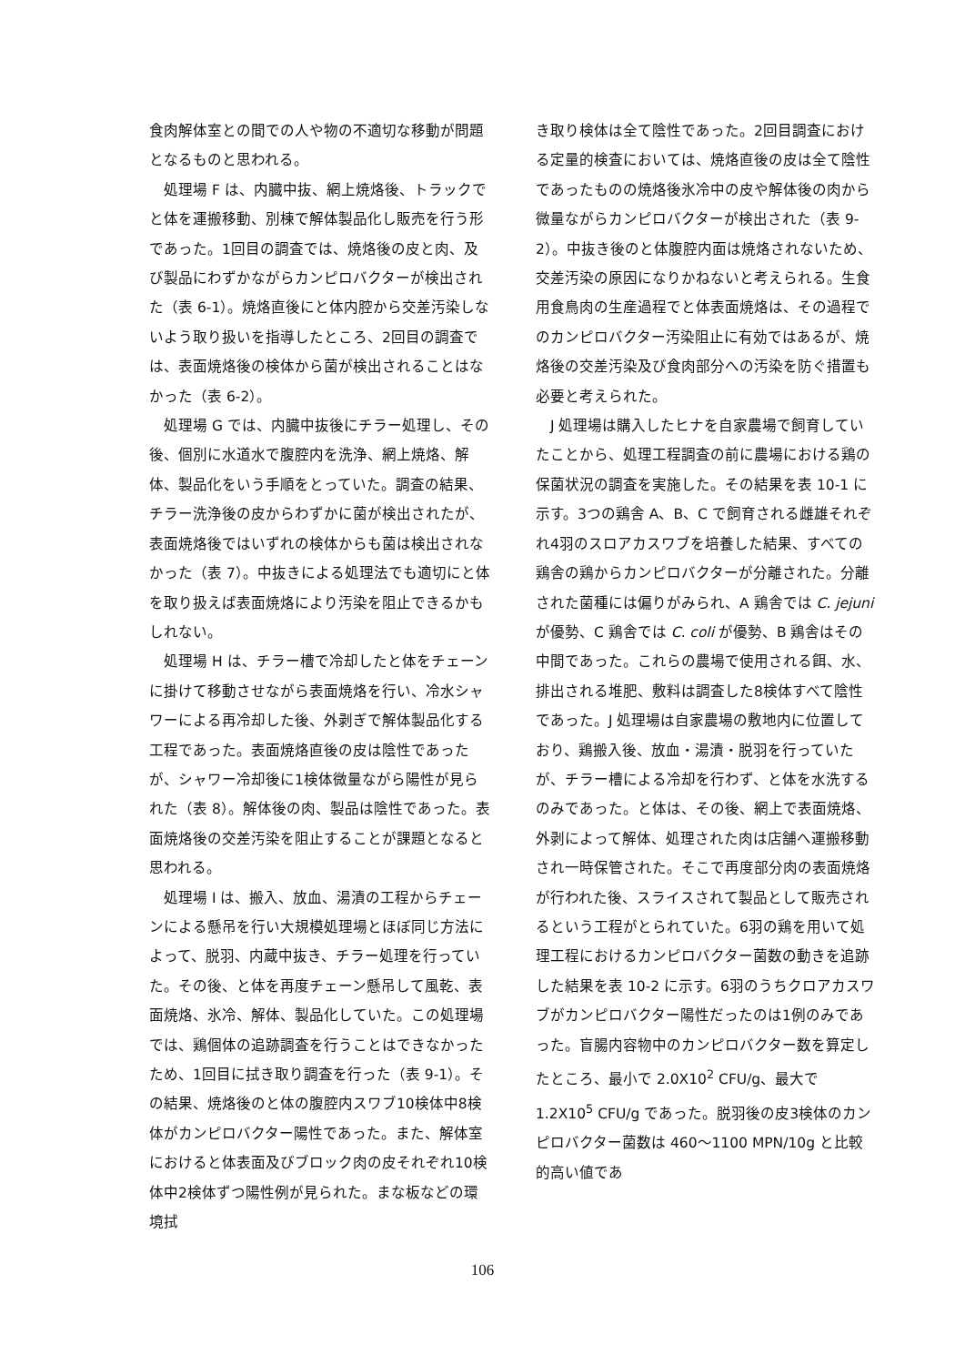食肉解体室との間での人や物の不適切な移動が問題となるものと思われる。
　処理場 F は、内臓中抜、網上焼烙後、トラックでと体を運搬移動、別棟で解体製品化し販売を行う形であった。1回目の調査では、焼烙後の皮と肉、及び製品にわずかながらカンピロバクターが検出された（表 6-1）。焼烙直後にと体内腔から交差汚染しないよう取り扱いを指導したところ、2回目の調査では、表面焼烙後の検体から菌が検出されることはなかった（表 6-2）。
　処理場 G では、内臓中抜後にチラー処理し、その後、個別に水道水で腹腔内を洗浄、網上焼烙、解体、製品化をいう手順をとっていた。調査の結果、チラー洗浄後の皮からわずかに菌が検出されたが、表面焼烙後ではいずれの検体からも菌は検出されなかった（表 7）。中抜きによる処理法でも適切にと体を取り扱えば表面焼烙により汚染を阻止できるかもしれない。
　処理場 H は、チラー槽で冷却したと体をチェーンに掛けて移動させながら表面焼烙を行い、冷水シャワーによる再冷却した後、外剥ぎで解体製品化する工程であった。表面焼烙直後の皮は陰性であったが、シャワー冷却後に1検体微量ながら陽性が見られた（表 8）。解体後の肉、製品は陰性であった。表面焼烙後の交差汚染を阻止することが課題となると思われる。
　処理場 I は、搬入、放血、湯漬の工程からチェーンによる懸吊を行い大規模処理場とほぼ同じ方法によって、脱羽、内蔵中抜き、チラー処理を行っていた。その後、と体を再度チェーン懸吊して風乾、表面焼烙、氷冷、解体、製品化していた。この処理場では、鶏個体の追跡調査を行うことはできなかったため、1回目に拭き取り調査を行った（表 9-1）。その結果、焼烙後のと体の腹腔内スワブ10検体中8検体がカンピロバクター陽性であった。また、解体室におけると体表面及びブロック肉の皮それぞれ10検体中2検体ずつ陽性例が見られた。まな板などの環境拭
き取り検体は全て陰性であった。2回目調査における定量的検査においては、焼烙直後の皮は全て陰性であったものの焼烙後氷冷中の皮や解体後の肉から微量ながらカンピロバクターが検出された（表 9-2）。中抜き後のと体腹腔内面は焼烙されないため、交差汚染の原因になりかねないと考えられる。生食用食鳥肉の生産過程でと体表面焼烙は、その過程でのカンピロバクター汚染阻止に有効ではあるが、焼烙後の交差汚染及び食肉部分への汚染を防ぐ措置も必要と考えられた。
　J 処理場は購入したヒナを自家農場で飼育していたことから、処理工程調査の前に農場における鶏の保菌状況の調査を実施した。その結果を表 10-1 に示す。3つの鶏舎 A、B、C で飼育される雌雄それぞれ4羽のスロアカスワブを培養した結果、すべての鶏舎の鶏からカンピロバクターが分離された。分離された菌種には偏りがみられ、A 鶏舎では C. jejuni が優勢、C 鶏舎では C. coli が優勢、B 鶏舎はその中間であった。これらの農場で使用される餌、水、排出される堆肥、敷料は調査した8検体すべて陰性であった。J 処理場は自家農場の敷地内に位置しており、鶏搬入後、放血・湯漬・脱羽を行っていたが、チラー槽による冷却を行わず、と体を水洗するのみであった。と体は、その後、網上で表面焼烙、外剥によって解体、処理された肉は店舗へ運搬移動され一時保管された。そこで再度部分肉の表面焼烙が行われた後、スライスされて製品として販売されるという工程がとられていた。6羽の鶏を用いて処理工程におけるカンピロバクター菌数の動きを追跡した結果を表 10-2 に示す。6羽のうちクロアカスワブがカンピロバクター陽性だったのは1例のみであった。盲腸内容物中のカンピロバクター数を算定したところ、最小で 2.0X10<sup>2</sup> CFU/g、最大で 1.2X10<sup>5</sup> CFU/g であった。脱羽後の皮3検体のカンピロバクター菌数は 460～1100 MPN/10g と比較的高い値であ
106